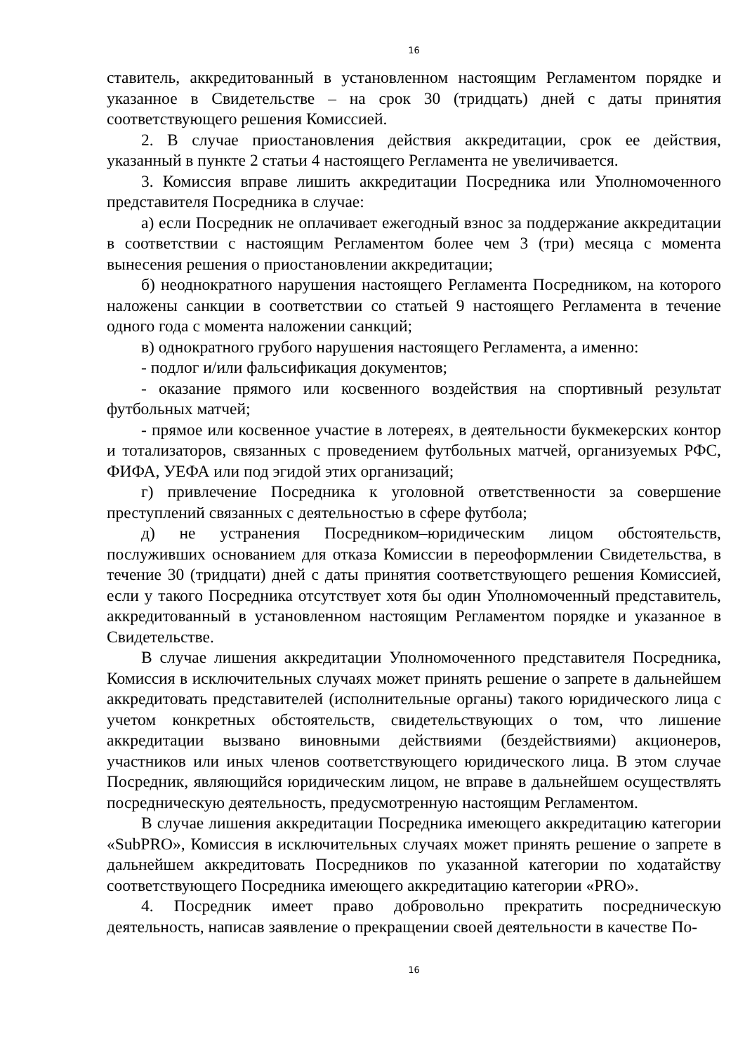16
ставитель, аккредитованный в установленном настоящим Регламентом порядке и указанное в Свидетельстве – на срок 30 (тридцать) дней с даты принятия соответствующего решения Комиссией.
2. В случае приостановления действия аккредитации, срок ее действия, указанный в пункте 2 статьи 4 настоящего Регламента не увеличивается.
3. Комиссия вправе лишить аккредитации Посредника или Уполномоченного представителя Посредника в случае:
а) если Посредник не оплачивает ежегодный взнос за поддержание аккредитации в соответствии с настоящим Регламентом более чем 3 (три) месяца с момента вынесения решения о приостановлении аккредитации;
б) неоднократного нарушения настоящего Регламента Посредником, на которого наложены санкции в соответствии со статьей 9 настоящего Регламента в течение одного года с момента наложении санкций;
в) однократного грубого нарушения настоящего Регламента, а именно:
- подлог и/или фальсификация документов;
- оказание прямого или косвенного воздействия на спортивный результат футбольных матчей;
- прямое или косвенное участие в лотереях, в деятельности букмекерских контор и тотализаторов, связанных с проведением футбольных матчей, организуемых РФС, ФИФА, УЕФА или под эгидой этих организаций;
г) привлечение Посредника к уголовной ответственности за совершение преступлений связанных с деятельностью в сфере футбола;
д) не устранения Посредником–юридическим лицом обстоятельств, послуживших основанием для отказа Комиссии в переоформлении Свидетельства, в течение 30 (тридцати) дней с даты принятия соответствующего решения Комиссией, если у такого Посредника отсутствует хотя бы один Уполномоченный представитель, аккредитованный в установленном настоящим Регламентом порядке и указанное в Свидетельстве.
В случае лишения аккредитации Уполномоченного представителя Посредника, Комиссия в исключительных случаях может принять решение о запрете в дальнейшем аккредитовать представителей (исполнительные органы) такого юридического лица с учетом конкретных обстоятельств, свидетельствующих о том, что лишение аккредитации вызвано виновными действиями (бездействиями) акционеров, участников или иных членов соответствующего юридического лица. В этом случае Посредник, являющийся юридическим лицом, не вправе в дальнейшем осуществлять посредническую деятельность, предусмотренную настоящим Регламентом.
В случае лишения аккредитации Посредника имеющего аккредитацию категории «SubPRO», Комиссия в исключительных случаях может принять решение о запрете в дальнейшем аккредитовать Посредников по указанной категории по ходатайству соответствующего Посредника имеющего аккредитацию категории «PRO».
4. Посредник имеет право добровольно прекратить посредническую деятельность, написав заявление о прекращении своей деятельности в качестве По-
16